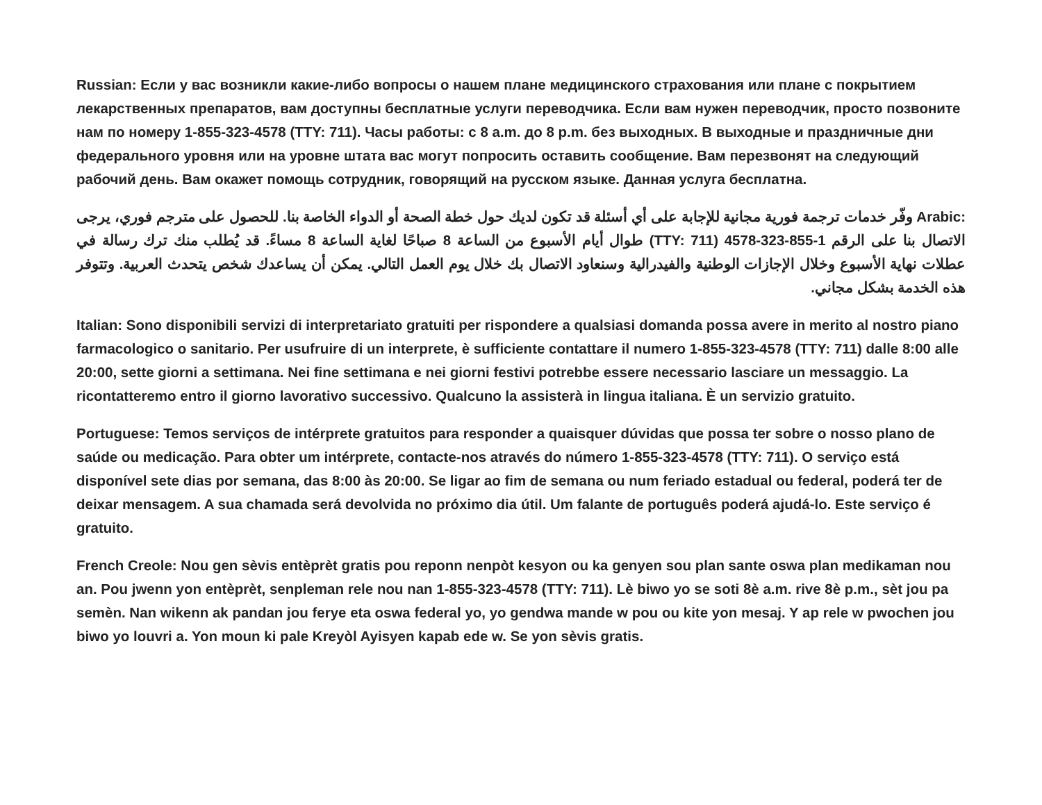Russian: Если у вас возникли какие-либо вопросы о нашем плане медицинского страхования или плане с покрытием лекарственных препаратов, вам доступны бесплатные услуги переводчика. Если вам нужен переводчик, просто позвоните нам по номеру 1-855-323-4578 (TTY: 711). Часы работы: с 8 a.m. до 8 p.m. без выходных. В выходные и праздничные дни федерального уровня или на уровне штата вас могут попросить оставить сообщение. Вам перезвонят на следующий рабочий день. Вам окажет помощь сотрудник, говорящий на русском языке. Данная услуга бесплатна.
Arabic: وفّر خدمات ترجمة فورية مجانية للإجابة على أي أسئلة قد تكون لديك حول خطة الصحة أو الدواء الخاصة بنا. للحصول على مترجم فوري، يرجى الاتصال بنا على الرقم 1-855-323-4578 (TTY: 711) طوال أيام الأسبوع من الساعة 8 صباحًا لغاية الساعة 8 مساءً. قد يُطلب منك ترك رسالة في عطلات نهاية الأسبوع وخلال الإجازات الوطنية والفيدرالية وسنعاود الاتصال بك خلال يوم العمل التالي. يمكن أن يساعدك شخص يتحدث العربية. وتتوفر هذه الخدمة بشكل مجاني.
Italian: Sono disponibili servizi di interpretariato gratuiti per rispondere a qualsiasi domanda possa avere in merito al nostro piano farmacologico o sanitario. Per usufruire di un interprete, è sufficiente contattare il numero 1-855-323-4578 (TTY: 711) dalle 8:00 alle 20:00, sette giorni a settimana. Nei fine settimana e nei giorni festivi potrebbe essere necessario lasciare un messaggio. La ricontatteremo entro il giorno lavorativo successivo. Qualcuno la assisterà in lingua italiana. È un servizio gratuito.
Portuguese: Temos serviços de intérprete gratuitos para responder a quaisquer dúvidas que possa ter sobre o nosso plano de saúde ou medicação. Para obter um intérprete, contacte-nos através do número 1-855-323-4578 (TTY: 711). O serviço está disponível sete dias por semana, das 8:00 às 20:00. Se ligar ao fim de semana ou num feriado estadual ou federal, poderá ter de deixar mensagem. A sua chamada será devolvida no próximo dia útil. Um falante de português poderá ajudá-lo. Este serviço é gratuito.
French Creole: Nou gen sèvis entèprèt gratis pou reponn nenpòt kesyon ou ka genyen sou plan sante oswa plan medikaman nou an. Pou jwenn yon entèprèt, senpleman rele nou nan 1-855-323-4578 (TTY: 711). Lè biwo yo se soti 8è a.m. rive 8è p.m., sèt jou pa semèn. Nan wikenn ak pandan jou ferye eta oswa federal yo, yo gendwa mande w pou ou kite yon mesaj. Y ap rele w pwochen jou biwo yo louvri a. Yon moun ki pale Kreyòl Ayisyen kapab ede w. Se yon sèvis gratis.